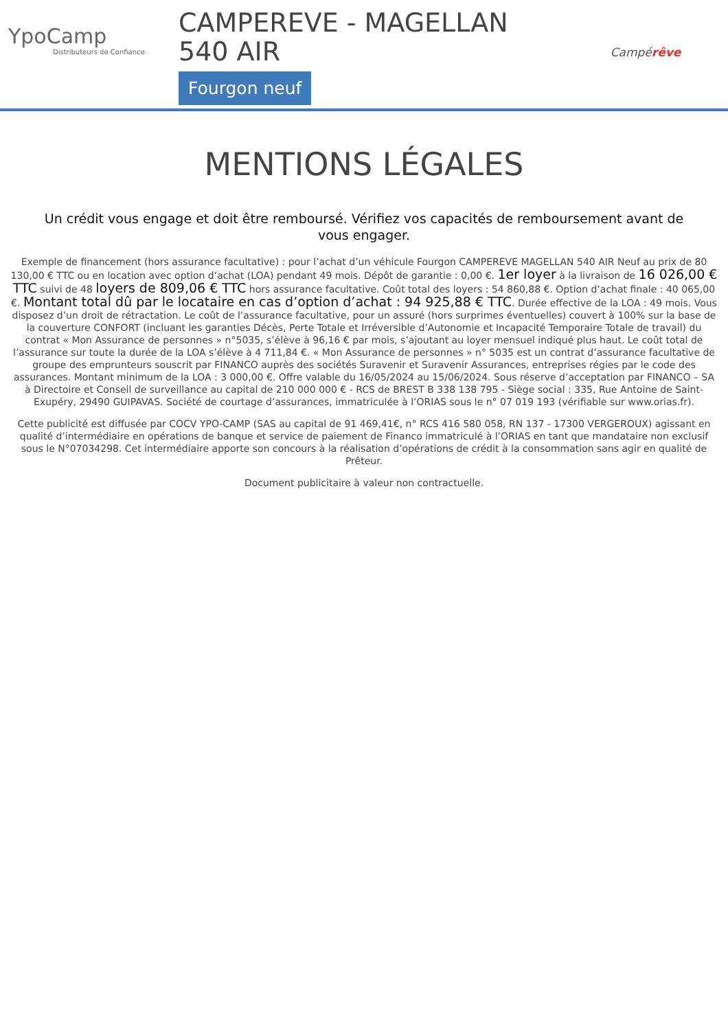YpoCamp
Distributeurs de Confiance
CAMPEREVE - MAGELLAN
540 AIR
Fourgon neuf
Campérêve
MENTIONS LÉGALES
Un crédit vous engage et doit être remboursé. Vérifiez vos capacités de remboursement avant de vous engager.
Exemple de financement (hors assurance facultative) : pour l’achat d’un véhicule Fourgon CAMPEREVE MAGELLAN 540 AIR Neuf au prix de 80 130,00 € TTC ou en location avec option d’achat (LOA) pendant 49 mois. Dépôt de garantie : 0,00 €. 1er loyer à la livraison de 16 026,00 € TTC suivi de 48 loyers de 809,06 € TTC hors assurance facultative. Coût total des loyers : 54 860,88 €. Option d’achat finale : 40 065,00 €. Montant total dû par le locataire en cas d’option d’achat : 94 925,88 € TTC. Durée effective de la LOA : 49 mois. Vous disposez d’un droit de rétractation. Le coût de l’assurance facultative, pour un assuré (hors surprimes éventuelles) couvert à 100% sur la base de la couverture CONFORT (incluant les garanties Décès, Perte Totale et Irréversible d’Autonomie et Incapacité Temporaire Totale de travail) du contrat « Mon Assurance de personnes » n°5035, s’élève à 96,16 € par mois, s’ajoutant au loyer mensuel indiqué plus haut. Le coût total de l’assurance sur toute la durée de la LOA s’élève à 4 711,84 €. « Mon Assurance de personnes » n° 5035 est un contrat d’assurance facultative de groupe des emprunteurs souscrit par FINANCO auprès des sociétés Suravenir et Suravenir Assurances, entreprises régies par le code des assurances. Montant minimum de la LOA : 3 000,00 €. Offre valable du 16/05/2024 au 15/06/2024. Sous réserve d’acceptation par FINANCO – SA à Directoire et Conseil de surveillance au capital de 210 000 000 € - RCS de BREST B 338 138 795 - Siège social : 335, Rue Antoine de Saint-Exupéry, 29490 GUIPAVAS. Société de courtage d’assurances, immatriculée à l’ORIAS sous le n° 07 019 193 (vérifiable sur www.orias.fr).
Cette publicité est diffusée par COCV YPO-CAMP (SAS au capital de 91 469,41€, n° RCS 416 580 058, RN 137 - 17300 VERGEROUX) agissant en qualité d’intermédiaire en opérations de banque et service de paiement de Financo immatriculé à l’ORIAS en tant que mandataire non exclusif sous le N°07034298. Cet intermédiaire apporte son concours à la réalisation d’opérations de crédit à la consommation sans agir en qualité de Prêteur.
Document publicitaire à valeur non contractuelle.